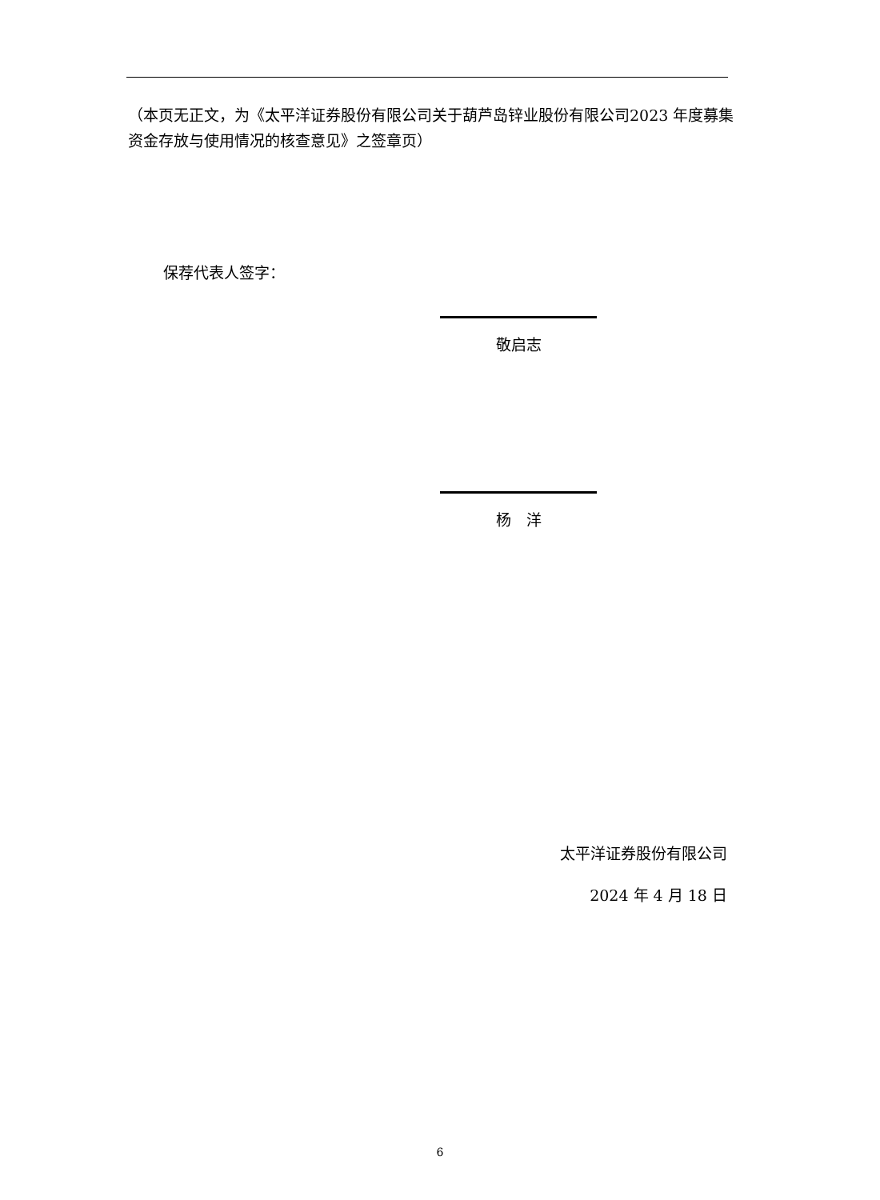（本页无正文，为《太平洋证券股份有限公司关于葫芦岛锌业股份有限公司2023 年度募集资金存放与使用情况的核查意见》之签章页）
保荐代表人签字：
敬启志
杨　洋
太平洋证券股份有限公司
2024 年 4 月 18 日
6